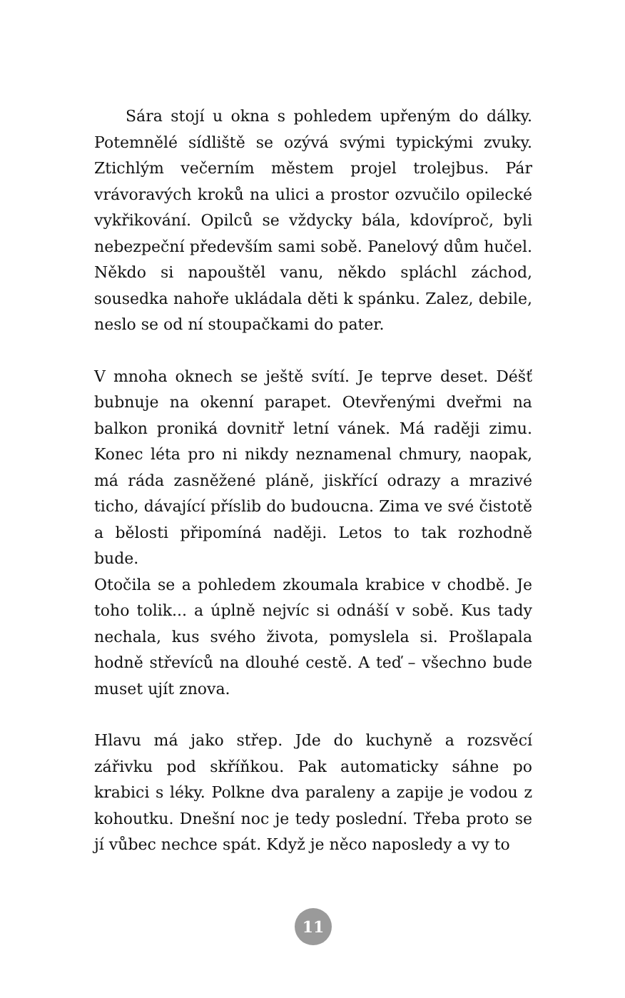Sára stojí u okna s pohledem upřeným do dálky. Potemnělé sídliště se ozývá svými typickými zvuky. Ztichlým večerním městem projel trolejbus. Pár vrávoravých kroků na ulici a prostor ozvučilo opilecké vykřikování. Opilců se vždycky bála, kdovíproč, byli nebezpeční především sami sobě. Panelový dům hučel. Někdo si napouštěl vanu, někdo spláchl záchod, sousedka nahoře ukládala děti k spánku. Zalez, debile, neslo se od ní stoupačkami do pater.
V mnoha oknech se ještě svítí. Je teprve deset. Déšť bubnuje na okenní parapet. Otevřenými dveřmi na balkon proniká dovnitř letní vánek. Má raději zimu. Konec léta pro ni nikdy neznamenal chmury, naopak, má ráda zasněžené pláně, jiskřící odrazy a mrazivé ticho, dávající příslib do budoucna. Zima ve své čistotě a bělosti připomíná naději. Letos to tak rozhodně bude.
Otočila se a pohledem zkoumala krabice v chodbě. Je toho tolik... a úplně nejvíc si odnáší v sobě. Kus tady nechala, kus svého života, pomyslela si. Prošlapala hodně střevíců na dlouhé cestě. A teď – všechno bude muset ujít znova.
Hlavu má jako střep. Jde do kuchyně a rozsvěcí zářivku pod skříňkou. Pak automaticky sáhne po krabici s léky. Polkne dva paraleny a zapije je vodou z kohoutku. Dnešní noc je tedy poslední. Třeba proto se jí vůbec nechce spát. Když je něco naposledy a vy to
11